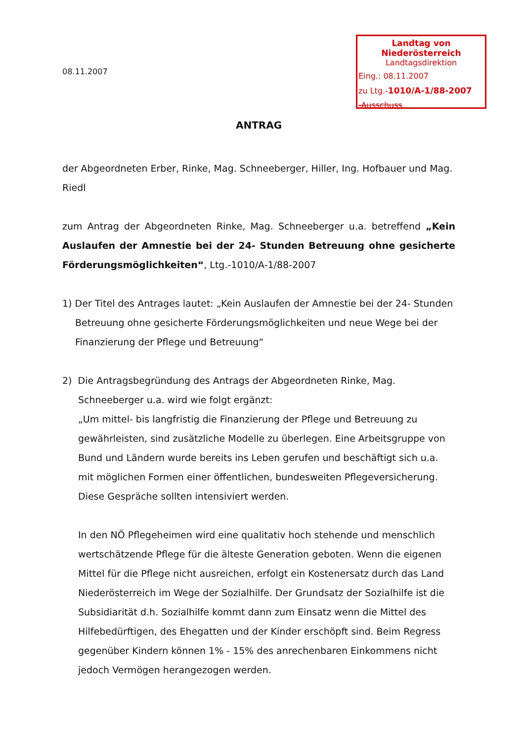Landtag von Niederösterreich
Landtagsdirektion
Eing.: 08.11.2007
zu Ltg.-1010/A-1/88-2007
-Ausschuss
08.11.2007
ANTRAG
der Abgeordneten Erber, Rinke, Mag. Schneeberger, Hiller, Ing. Hofbauer und Mag. Riedl
zum Antrag der Abgeordneten Rinke, Mag. Schneeberger u.a. betreffend „Kein Auslaufen der Amnestie bei der 24- Stunden Betreuung ohne gesicherte Förderungsmöglichkeiten“, Ltg.-1010/A-1/88-2007
1) Der Titel des Antrages lautet: „Kein Auslaufen der Amnestie bei der 24- Stunden Betreuung ohne gesicherte Förderungsmöglichkeiten und neue Wege bei der Finanzierung der Pflege und Betreuung“
2) Die Antragsbegründung des Antrags der Abgeordneten Rinke, Mag. Schneeberger u.a. wird wie folgt ergänzt:
„Um mittel- bis langfristig die Finanzierung der Pflege und Betreuung zu gewährleisten, sind zusätzliche Modelle zu überlegen. Eine Arbeitsgruppe von Bund und Ländern wurde bereits ins Leben gerufen und beschäftigt sich u.a. mit möglichen Formen einer öffentlichen, bundesweiten Pflegeversicherung. Diese Gespräche sollten intensiviert werden.
In den NÖ Pflegeheimen wird eine qualitativ hoch stehende und menschlich wertschätzende Pflege für die älteste Generation geboten. Wenn die eigenen Mittel für die Pflege nicht ausreichen, erfolgt ein Kostenersatz durch das Land Niederösterreich im Wege der Sozialhilfe. Der Grundsatz der Sozialhilfe ist die Subsidiarität d.h. Sozialhilfe kommt dann zum Einsatz wenn die Mittel des Hilfebedürftigen, des Ehegatten und der Kinder erschöpft sind. Beim Regress gegenüber Kindern können 1% - 15% des anrechenbaren Einkommens nicht jedoch Vermögen herangezogen werden.